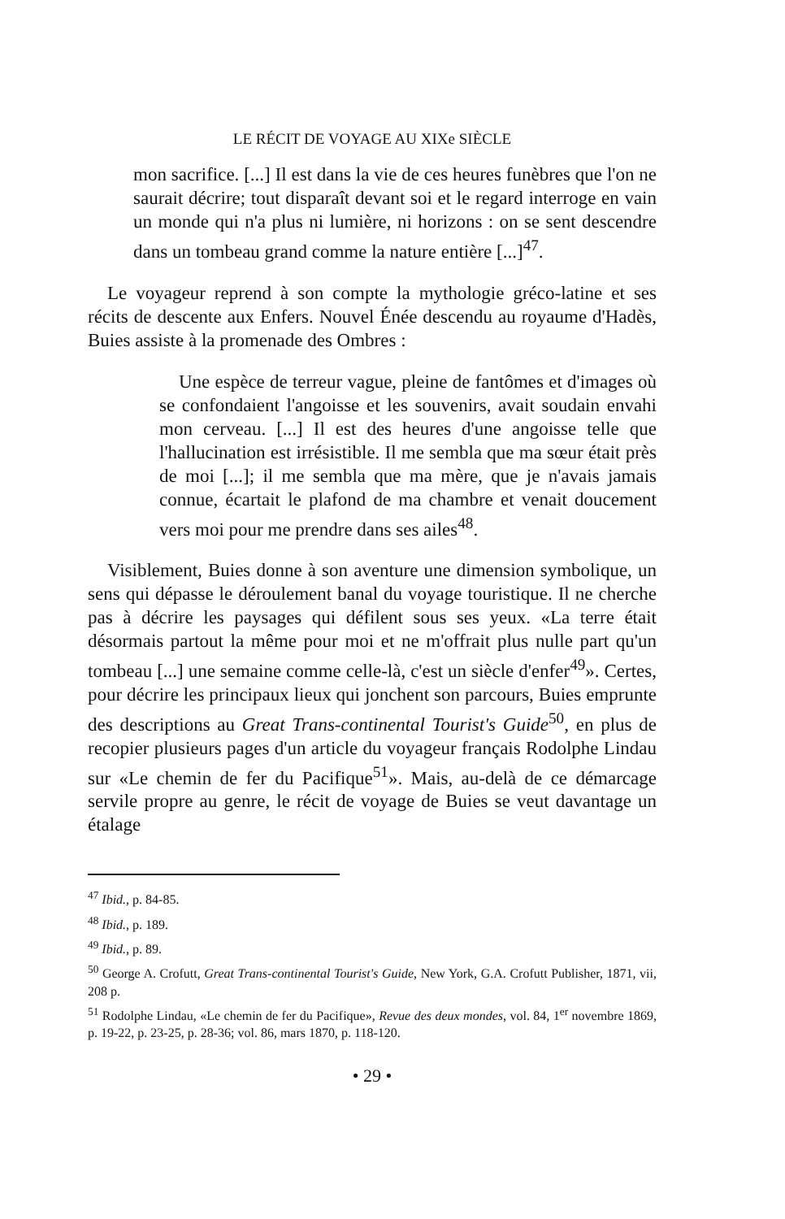LE RÉCIT DE VOYAGE AU XIXe SIÈCLE
mon sacrifice. [...] Il est dans la vie de ces heures funèbres que l'on ne saurait décrire; tout disparaît devant soi et le regard interroge en vain un monde qui n'a plus ni lumière, ni horizons : on se sent descendre dans un tombeau grand comme la nature entière [...]<sup>47</sup>.
Le voyageur reprend à son compte la mythologie gréco-latine et ses récits de descente aux Enfers. Nouvel Énée descendu au royaume d'Hadès, Buies assiste à la promenade des Ombres :
Une espèce de terreur vague, pleine de fantômes et d'images où se confondaient l'angoisse et les souvenirs, avait soudain envahi mon cerveau. [...] Il est des heures d'une angoisse telle que l'hallucination est irrésistible. Il me sembla que ma sœur était près de moi [...]; il me sembla que ma mère, que je n'avais jamais connue, écartait le plafond de ma chambre et venait doucement vers moi pour me prendre dans ses ailes<sup>48</sup>.
Visiblement, Buies donne à son aventure une dimension symbolique, un sens qui dépasse le déroulement banal du voyage touristique. Il ne cherche pas à décrire les paysages qui défilent sous ses yeux. «La terre était désormais partout la même pour moi et ne m'offrait plus nulle part qu'un tombeau [...] une semaine comme celle-là, c'est un siècle d'enfer<sup>49</sup>». Certes, pour décrire les principaux lieux qui jonchent son parcours, Buies emprunte des descriptions au Great Trans-continental Tourist's Guide<sup>50</sup>, en plus de recopier plusieurs pages d'un article du voyageur français Rodolphe Lindau sur «Le chemin de fer du Pacifique<sup>51</sup>». Mais, au-delà de ce démarcage servile propre au genre, le récit de voyage de Buies se veut davantage un étalage
<sup>47</sup> Ibid., p. 84-85.
<sup>48</sup> Ibid., p. 189.
<sup>49</sup> Ibid., p. 89.
<sup>50</sup> George A. Crofutt, Great Trans-continental Tourist's Guide, New York, G.A. Crofutt Publisher, 1871, vii, 208 p.
<sup>51</sup> Rodolphe Lindau, «Le chemin de fer du Pacifique», Revue des deux mondes, vol. 84, 1<sup>er</sup> novembre 1869, p. 19-22, p. 23-25, p. 28-36; vol. 86, mars 1870, p. 118-120.
• 29 •